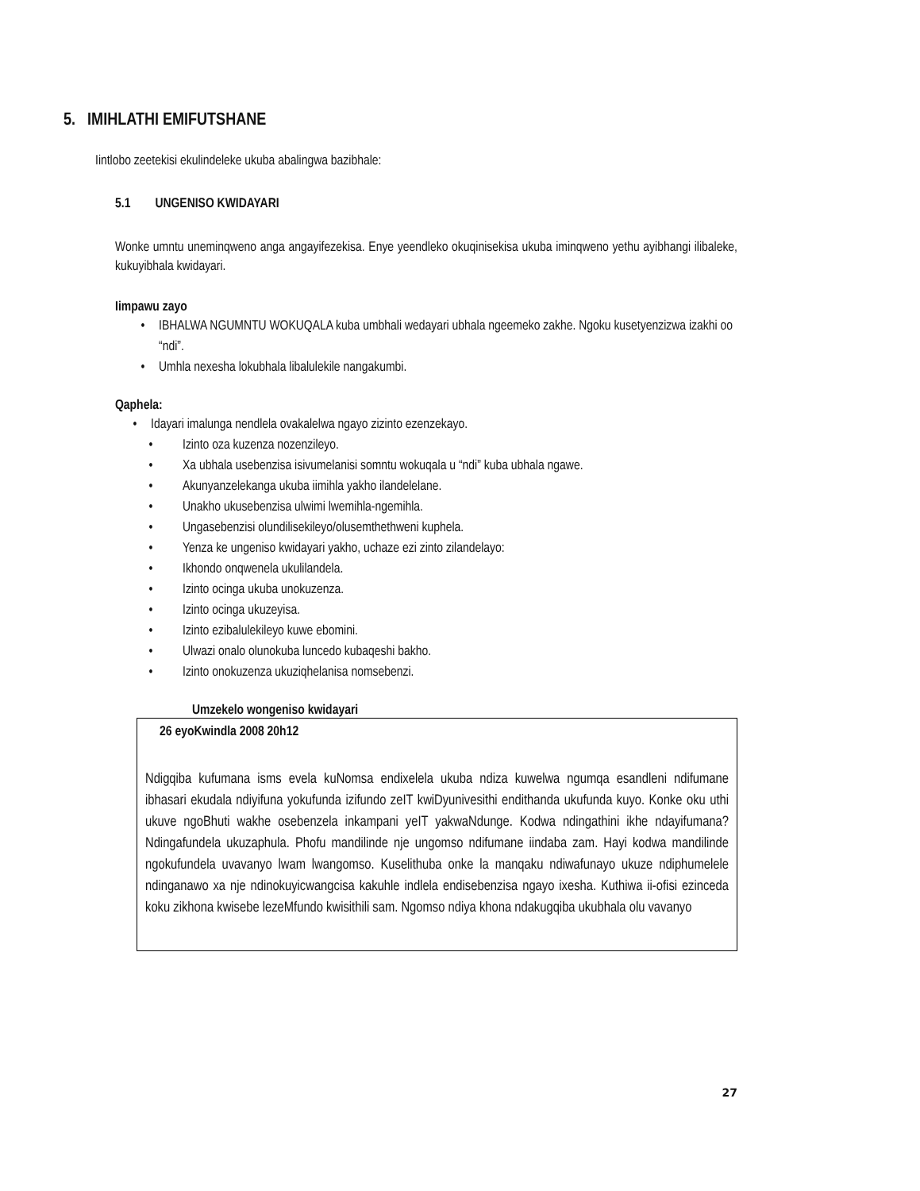5. IMIHLATHI EMIFUTSHANE
Iintlobo zeetekisi ekulindeleke ukuba abalingwa bazibhale:
5.1 UNGENISO KWIDAYARI
Wonke umntu uneminqweno anga angayifezekisa. Enye yeendleko okuqinisekisa ukuba iminqweno yethu ayibhangi ilibaleke, kukuyibhala kwidayari.
Iimpawu zayo
• IBHALWA NGUMNTU WOKUQALA kuba umbhali wedayari ubhala ngeemeko zakhe. Ngoku kusetyenzizwa izakhi oo “ndi”.
• Umhla nexesha lokubhala libalulekile nangakumbi.
Qaphela:
• Idayari imalunga nendlela ovakalelwa ngayo zizinto ezenzekayo.
• Izinto oza kuzenza nozenzileyo.
• Xa ubhala usebenzisa isivumelanisi somntu wokuqala u “ndi” kuba ubhala ngawe.
• Akunyanzelekanga ukuba iimihla yakho ilandelelane.
• Unakho ukusebenzisa ulwimi lwemihla-ngemihla.
• Ungasebenzisi olundilisekileyo/olusemthethweni kuphela.
• Yenza ke ungeniso kwidayari yakho, uchaze ezi zinto zilandelayo:
• Ikhondo onqwenela ukulilandela.
• Izinto ocinga ukuba unokuzenza.
• Izinto ocinga ukuzeyisa.
• Izinto ezibalulekileyo kuwe ebomini.
• Ulwazi onalo olunokuba luncedo kubaqeshi bakho.
• Izinto onokuzenza ukuziqhelanisa nomsebenzi.
Umzekelo wongeniso kwidayari
26 eyoKwindla 2008 20h12
Ndigqiba kufumana isms evela kuNomsa endixelela ukuba ndiza kuwelwa ngumqa esandleni ndifumane ibhasari ekudala ndiyifuna yokufunda izifundo zeIT kwiDyunivesithi endithanda ukufunda kuyo. Konke oku uthi ukuve ngoBhuti wakhe osebenzela inkampani yeIT yakwaNdunge. Kodwa ndingathini ikhe ndayifumana? Ndingafundela ukuzaphula. Phofu mandilinde nje ungomso ndifumane iindaba zam. Hayi kodwa mandilinde ngokufundela uvavanyo lwam lwangomso. Kuselithuba onke la manqaku ndiwafunayo ukuze ndiphumelele ndinganawo xa nje ndinokuyicwangcisa kakuhle indlela endisebenzisa ngayo ixesha. Kuthiwa ii-ofisi ezinceda koku zikhona kwisebe lezeMfundo kwisithili sam. Ngomso ndiya khona ndakugqiba ukubhala olu vavanyo
27